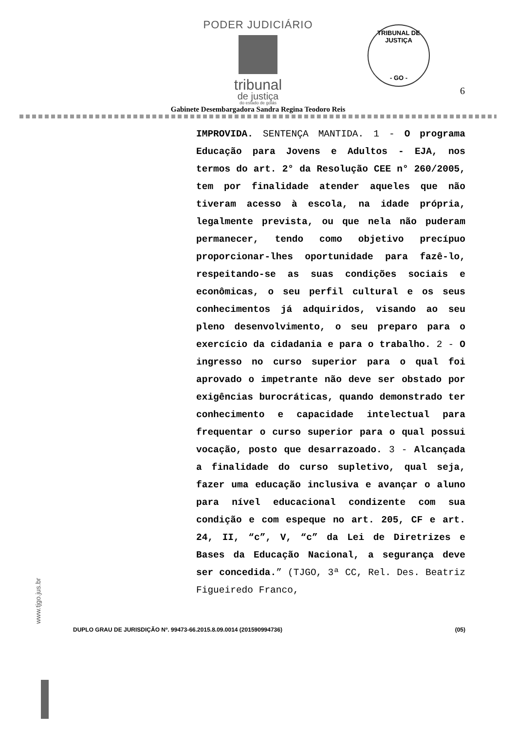PODER JUDICIÁRIO
tribunal
de justiça
do estado de goiás
TRIBUNAL DE JUSTIÇA
- GO -
6
Gabinete Desembargadora Sandra Regina Teodoro Reis
IMPROVIDA. SENTENÇA MANTIDA. 1 - O programa Educação para Jovens e Adultos - EJA, nos termos do art. 2° da Resolução CEE n° 260/2005, tem por finalidade atender aqueles que não tiveram acesso à escola, na idade própria, legalmente prevista, ou que nela não puderam permanecer, tendo como objetivo precípuo proporcionar-lhes oportunidade para fazê-lo, respeitando-se as suas condições sociais e econômicas, o seu perfil cultural e os seus conhecimentos já adquiridos, visando ao seu pleno desenvolvimento, o seu preparo para o exercício da cidadania e para o trabalho. 2 - O ingresso no curso superior para o qual foi aprovado o impetrante não deve ser obstado por exigências burocráticas, quando demonstrado ter conhecimento e capacidade intelectual para frequentar o curso superior para o qual possui vocação, posto que desarrazoado. 3 - Alcançada a finalidade do curso supletivo, qual seja, fazer uma educação inclusiva e avançar o aluno para nível educacional condizente com sua condição e com espeque no art. 205, CF e art. 24, II, “c”, V, “c” da Lei de Diretrizes e Bases da Educação Nacional, a segurança deve ser concedida.” (TJGO, 3ª CC, Rel. Des. Beatriz Figueiredo Franco,
www.tjgo.jus.br
DUPLO GRAU DE JURISDIÇÃO Nº. 99473-66.2015.8.09.0014 (201590994736) (05)